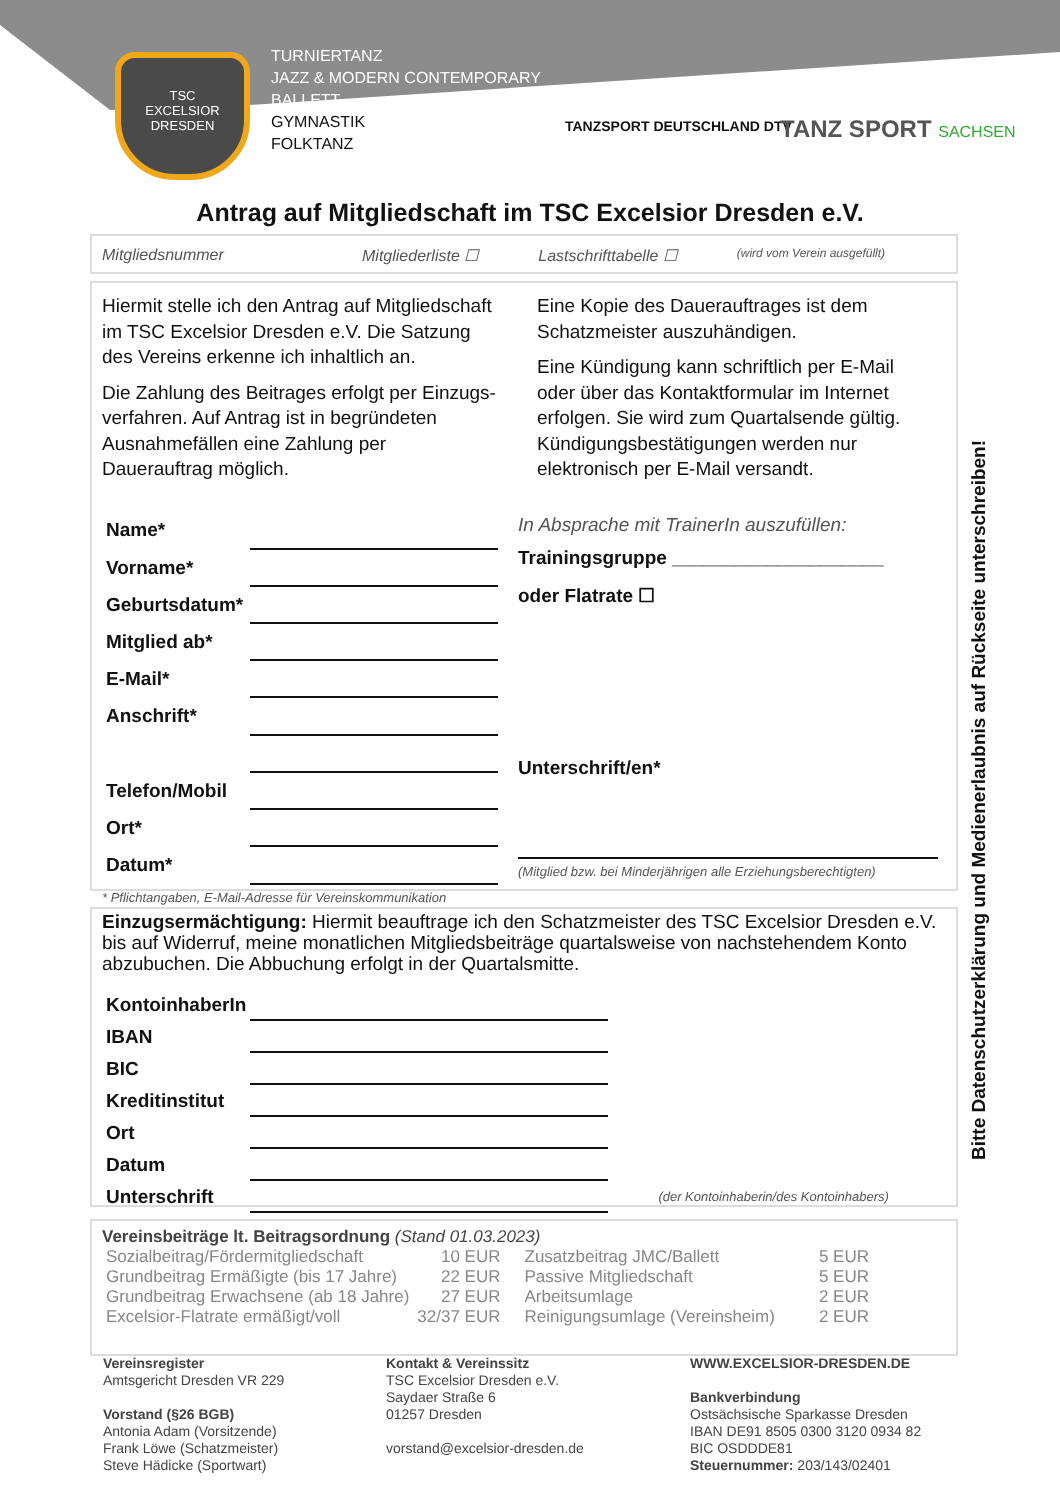TSC
EXCELSIOR
DRESDEN
TURNIERTANZ
JAZZ & MODERN CONTEMPORARY
BALLETT
GYMNASTIK
FOLKTANZ
TANZSPORT DEUTSCHLAND DTV TANZ SPORT SACHSEN
Antrag auf Mitgliedschaft im TSC Excelsior Dresden e.V.
Mitgliedsnummer Mitgliederliste ☐ Lastschrifttabelle ☐ (wird vom Verein ausgefüllt)
Hiermit stelle ich den Antrag auf Mitgliedschaft im TSC Excelsior Dresden e.V. Die Satzung des Vereins erkenne ich inhaltlich an.
Die Zahlung des Beitrages erfolgt per Einzugs-verfahren. Auf Antrag ist in begründeten Ausnahmefällen eine Zahlung per Dauerauftrag möglich.
Eine Kopie des Dauerauftrages ist dem Schatzmeister auszuhändigen.
Eine Kündigung kann schriftlich per E-Mail oder über das Kontaktformular im Internet erfolgen. Sie wird zum Quartalsende gültig. Kündigungsbestätigungen werden nur elektronisch per E-Mail versandt.
| Name* | |
| Vorname* | |
| Geburtsdatum* | |
| Mitglied ab* | |
| E-Mail* | |
| Anschrift* | |
| Telefon/Mobil | |
| Ort* | |
| Datum* | |
In Absprache mit TrainerIn auszufüllen:
Trainingsgruppe ____________________
oder Flatrate ☐
Unterschrift/en*
(Mitglied bzw. bei Minderjährigen alle Erziehungsberechtigten)
* Pflichtangaben, E-Mail-Adresse für Vereinskommunikation
Einzugsermächtigung: Hiermit beauftrage ich den Schatzmeister des TSC Excelsior Dresden e.V. bis auf Widerruf, meine monatlichen Mitgliedsbeiträge quartalsweise von nachstehendem Konto abzubuchen. Die Abbuchung erfolgt in der Quartalsmitte.
| KontoinhaberIn | | |
| IBAN | | |
| BIC | | |
| Kreditinstitut | | |
| Ort | | |
| Datum | | |
| Unterschrift | | (der Kontoinhaberin/des Kontoinhabers) |
Vereinsbeiträge lt. Beitragsordnung (Stand 01.03.2023)
| Sozialbeitrag/Fördermitgliedschaft | 10 EUR | Zusatzbeitrag JMC/Ballett | 5 EUR |
| Grundbeitrag Ermäßigte (bis 17 Jahre) | 22 EUR | Passive Mitgliedschaft | 5 EUR |
| Grundbeitrag Erwachsene (ab 18 Jahre) | 27 EUR | Arbeitsumlage | 2 EUR |
| Excelsior-Flatrate ermäßigt/voll | 32/37 EUR | Reinigungsumlage (Vereinsheim) | 2 EUR |
Vereinsregister
Amtsgericht Dresden VR 229
Vorstand (§26 BGB)
Antonia Adam (Vorsitzende)
Frank Löwe (Schatzmeister)
Steve Hädicke (Sportwart)
Kontakt & Vereinssitz
TSC Excelsior Dresden e.V.
Saydaer Straße 6
01257 Dresden
vorstand@excelsior-dresden.de
WWW.EXCELSIOR-DRESDEN.DE
Bankverbindung
Ostsächsische Sparkasse Dresden
IBAN DE91 8505 0300 3120 0934 82
BIC OSDDDE81
Steuernummer: 203/143/02401
Bitte Datenschutzerklärung und Medienerlaubnis auf Rückseite unterschreiben!